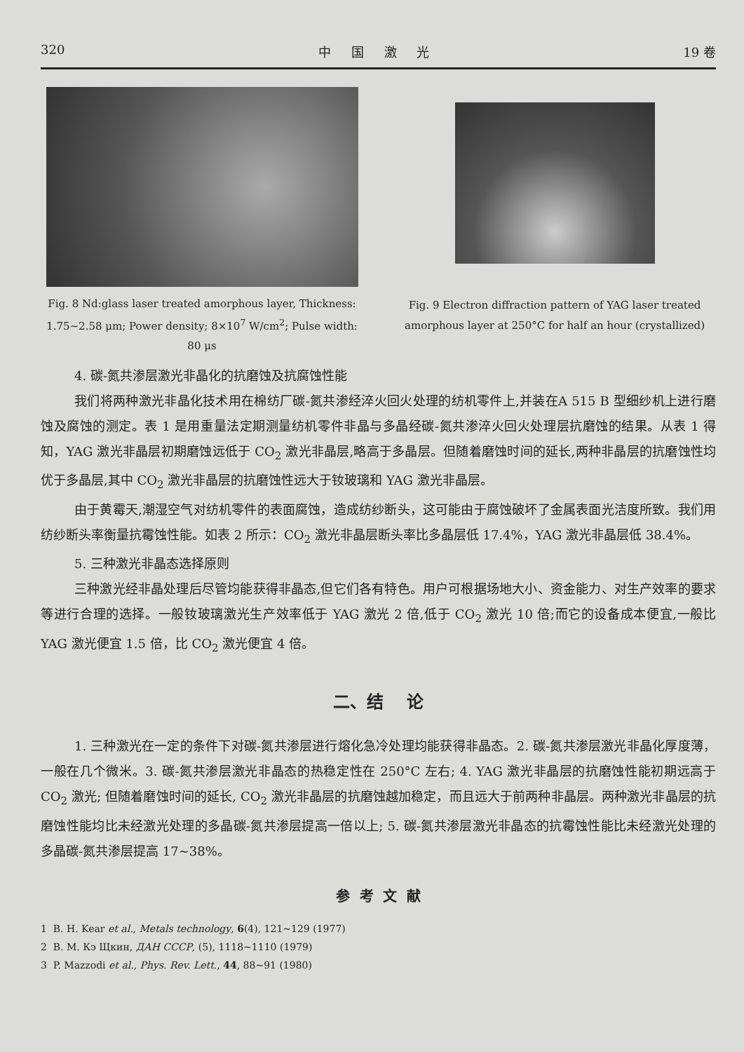320 中 国 激 光 19 卷
Fig. 8 Nd:glass laser treated amorphous layer, Thickness: 1.75~2.58 μm; Power density; 8×10<sup>7</sup> W/cm<sup>2</sup>; Pulse width: 80 μs
Fig. 9 Electron diffraction pattern of YAG laser treated amorphous layer at 250°C for half an hour (crystallized)
4. 碳-氮共渗层激光非晶化的抗磨蚀及抗腐蚀性能
我们将两种激光非晶化技术用在棉纺厂碳-氮共渗经淬火回火处理的纺机零件上,并装在A 515 B 型细纱机上进行磨蚀及腐蚀的测定。表 1 是用重量法定期测量纺机零件非晶与多晶经碳-氮共渗淬火回火处理层抗磨蚀的结果。从表 1 得知，YAG 激光非晶层初期磨蚀远低于 CO<sub>2</sub> 激光非晶层,略高于多晶层。但随着磨蚀时间的延长,两种非晶层的抗磨蚀性均优于多晶层,其中 CO<sub>2</sub> 激光非晶层的抗磨蚀性远大于钕玻璃和 YAG 激光非晶层。
由于黄霉天,潮湿空气对纺机零件的表面腐蚀，造成纺纱断头，这可能由于腐蚀破坏了金属表面光洁度所致。我们用纺纱断头率衡量抗霉蚀性能。如表 2 所示：CO<sub>2</sub> 激光非晶层断头率比多晶层低 17.4%，YAG 激光非晶层低 38.4%。
5. 三种激光非晶态选择原则
三种激光经非晶处理后尽管均能获得非晶态,但它们各有特色。用户可根据场地大小、资金能力、对生产效率的要求等进行合理的选择。一般钕玻璃激光生产效率低于 YAG 激光 2 倍,低于 CO<sub>2</sub> 激光 10 倍;而它的设备成本便宜,一般比 YAG 激光便宜 1.5 倍，比 CO<sub>2</sub> 激光便宜 4 倍。
二、结 论
1. 三种激光在一定的条件下对碳-氮共渗层进行熔化急冷处理均能获得非晶态。2. 碳-氮共渗层激光非晶化厚度薄，一般在几个微米。3. 碳-氮共渗层激光非晶态的热稳定性在 250°C 左右; 4. YAG 激光非晶层的抗磨蚀性能初期远高于 CO<sub>2</sub> 激光; 但随着磨蚀时间的延长, CO<sub>2</sub> 激光非晶层的抗磨蚀越加稳定，而且远大于前两种非晶层。两种激光非晶层的抗磨蚀性能均比未经激光处理的多晶碳-氮共渗层提高一倍以上; 5. 碳-氮共渗层激光非晶态的抗霉蚀性能比未经激光处理的多晶碳-氮共渗层提高 17~38%。
参 考 文 献
1 B. H. Kear et al., Metals technology, 6(4), 121~129 (1977)
2 B. M. Кэ Щкин, ДАН СССР, (5), 1118~1110 (1979)
3 P. Mazzodi et al., Phys. Rev. Lett., 44, 88~91 (1980)